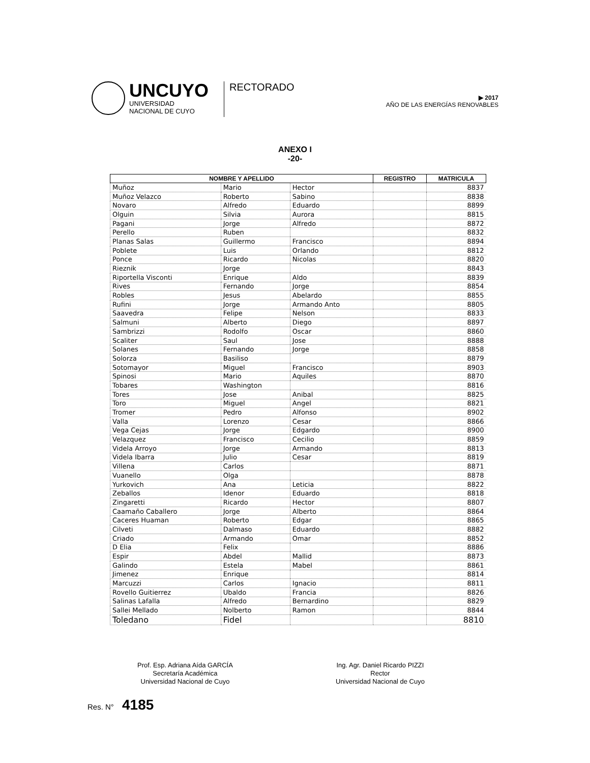UNCUYO
UNIVERSIDAD
NACIONAL DE CUYO
RECTORADO
▶ 2017
AÑO DE LAS ENERGÍAS RENOVABLES
ANEXO I
-20-
| NOMBRE Y APELLIDO | | | REGISTRO | MATRICULA |
| --- | --- | --- | --- | --- |
| Muñoz | Mario | Hector | | 8837 |
| Muñoz Velazco | Roberto | Sabino | | 8838 |
| Novaro | Alfredo | Eduardo | | 8899 |
| Olguin | Silvia | Aurora | | 8815 |
| Pagani | Jorge | Alfredo | | 8872 |
| Perello | Ruben | | | 8832 |
| Planas Salas | Guillermo | Francisco | | 8894 |
| Poblete | Luis | Orlando | | 8812 |
| Ponce | Ricardo | Nicolas | | 8820 |
| Rieznik | Jorge | | | 8843 |
| Riportella Visconti | Enrique | Aldo | | 8839 |
| Rives | Fernando | Jorge | | 8854 |
| Robles | Jesus | Abelardo | | 8855 |
| Rufini | Jorge | Armando Anto | | 8805 |
| Saavedra | Felipe | Nelson | | 8833 |
| Salmuni | Alberto | Diego | | 8897 |
| Sambrizzi | Rodolfo | Oscar | | 8860 |
| Scaliter | Saul | Jose | | 8888 |
| Solanes | Fernando | Jorge | | 8858 |
| Solorza | Basiliso | | | 8879 |
| Sotomayor | Miguel | Francisco | | 8903 |
| Spinosi | Mario | Aquiles | | 8870 |
| Tobares | Washington | | | 8816 |
| Tores | Jose | Anibal | | 8825 |
| Toro | Miguel | Angel | | 8821 |
| Tromer | Pedro | Alfonso | | 8902 |
| Valla | Lorenzo | Cesar | | 8866 |
| Vega Cejas | Jorge | Edgardo | | 8900 |
| Velazquez | Francisco | Cecilio | | 8859 |
| Videla Arroyo | Jorge | Armando | | 8813 |
| Videla Ibarra | Julio | Cesar | | 8819 |
| Villena | Carlos | | | 8871 |
| Vuanello | Olga | | | 8878 |
| Yurkovich | Ana | Leticia | | 8822 |
| Zeballos | Idenor | Eduardo | | 8818 |
| Zingaretti | Ricardo | Hector | | 8807 |
| Caamaño Caballero | Jorge | Alberto | | 8864 |
| Caceres Huaman | Roberto | Edgar | | 8865 |
| Cilveti | Dalmaso | Eduardo | | 8882 |
| Criado | Armando | Omar | | 8852 |
| D Elia | Felix | | | 8886 |
| Espir | Abdel | Mallid | | 8873 |
| Galindo | Estela | Mabel | | 8861 |
| Jimenez | Enrique | | | 8814 |
| Marcuzzi | Carlos | Ignacio | | 8811 |
| Rovello Guitierrez | Ubaldo | Francia | | 8826 |
| Salinas Lafalla | Alfredo | Bernardino | | 8829 |
| Sallei Mellado | Nolberto | Ramon | | 8844 |
| Toledano | Fidel | | | 8810 |
Prof. Esp. Adriana Aída GARCÍA
Secretaría Académica
Universidad Nacional de Cuyo
Ing. Agr. Daniel Ricardo PIZZI
Rector
Universidad Nacional de Cuyo
Res. N° 4185